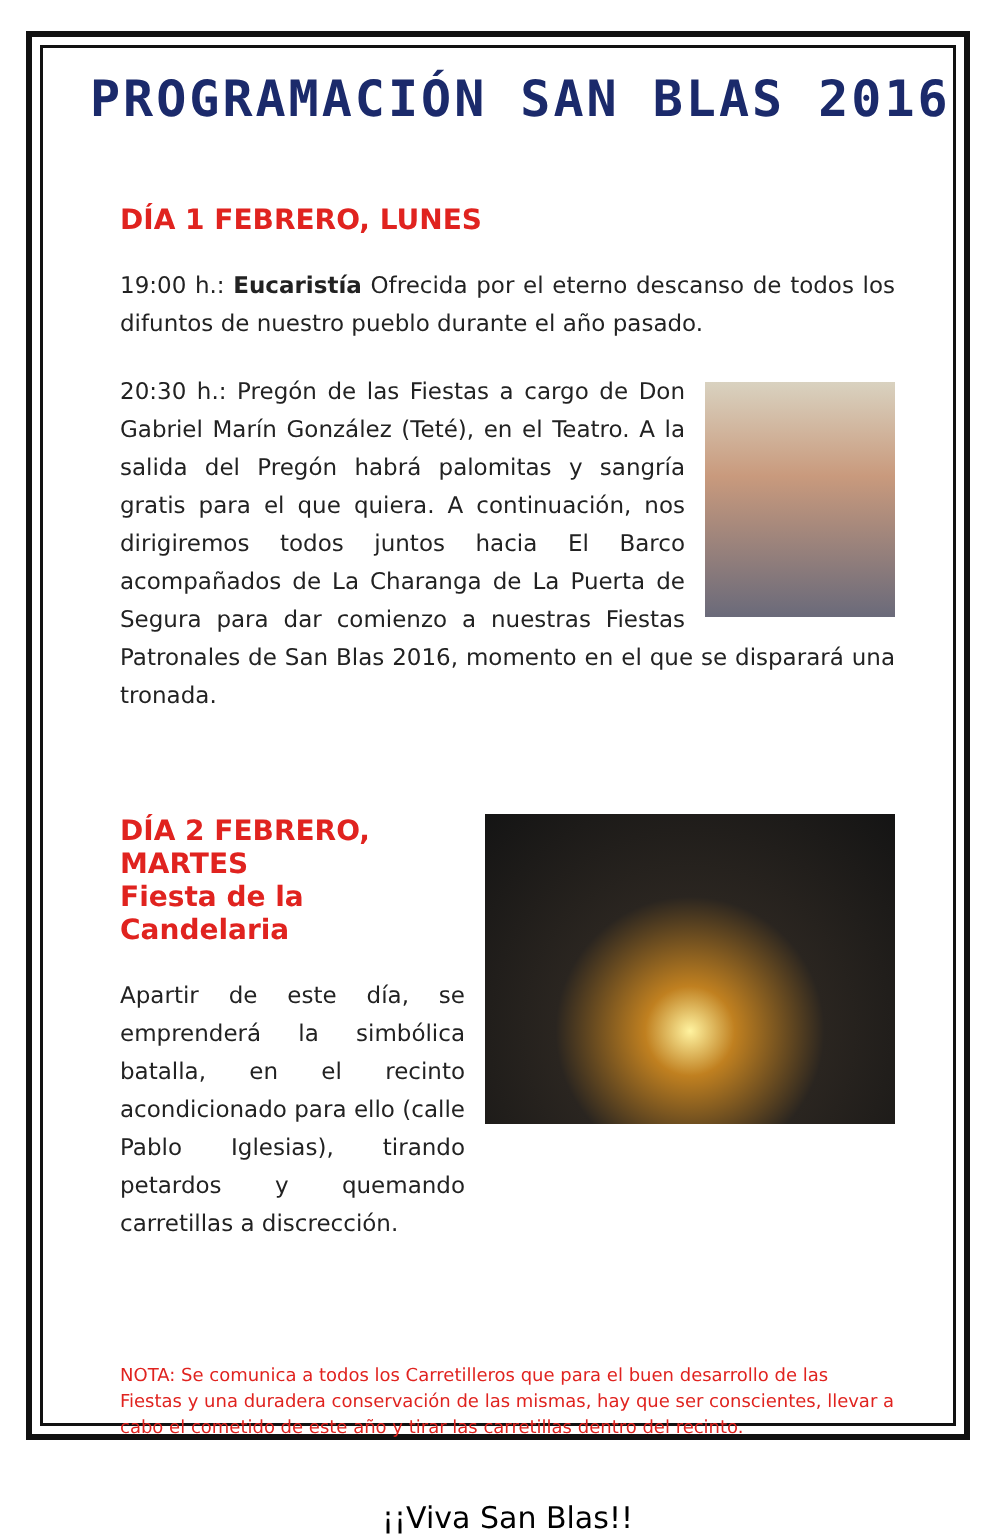PROGRAMACIÓN SAN BLAS 2016
DÍA 1 FEBRERO, LUNES
19:00 h.: Eucaristía Ofrecida por el eterno descanso de todos los difuntos de nuestro pueblo durante el año pasado.
20:30 h.: Pregón de las Fiestas a cargo de Don Gabriel Marín González (Teté), en el Teatro. A la salida del Pregón habrá palomitas y sangría gratis para el que quiera. A continuación, nos dirigiremos todos juntos hacia El Barco acompañados de La Charanga de La Puerta de Segura para dar comienzo a nuestras Fiestas Patronales de San Blas 2016, momento en el que se disparará una tronada.
DÍA 2 FEBRERO, MARTES
Fiesta de la Candelaria
Apartir de este día, se emprenderá la simbólica batalla, en el recinto acondicionado para ello (calle Pablo Iglesias), tirando petardos y quemando carretillas a discrección.
NOTA: Se comunica a todos los Carretilleros que para el buen desarrollo de las Fiestas y una duradera conservación de las mismas, hay que ser conscientes, llevar a cabo el cometido de este año y tirar las carretillas dentro del recinto.
¡¡Viva San Blas!!